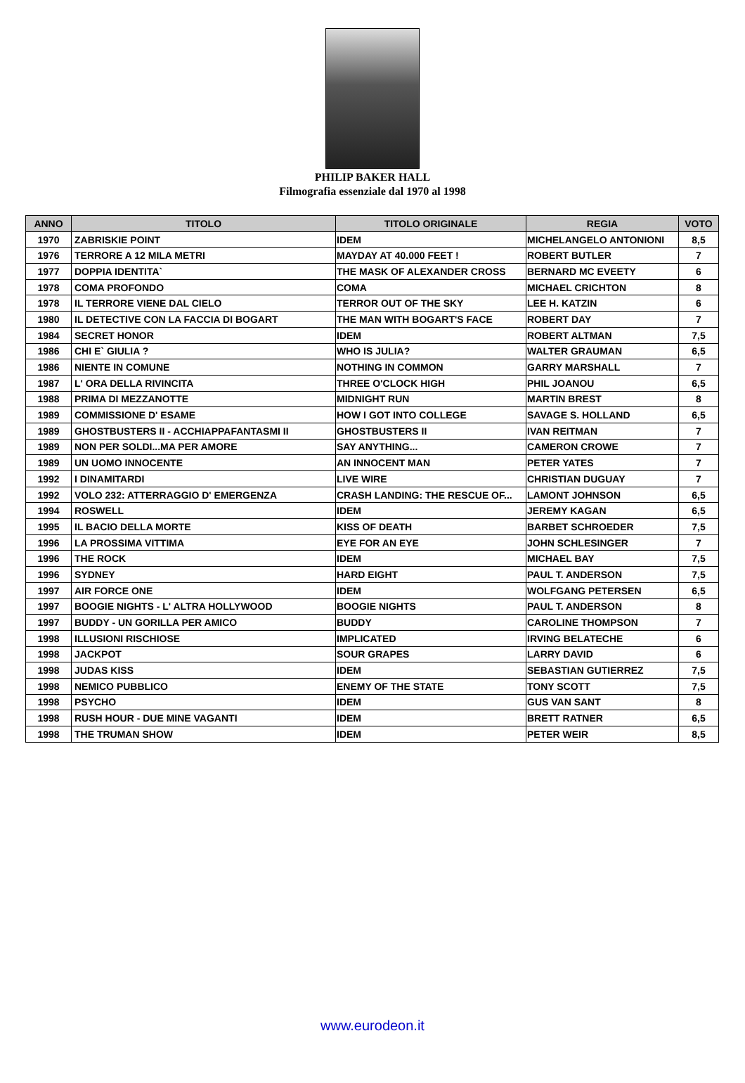PHILIP BAKER HALL
Filmografia essenziale dal 1970 al 1998
| ANNO | TITOLO | TITOLO ORIGINALE | REGIA | VOTO |
| --- | --- | --- | --- | --- |
| 1970 | ZABRISKIE POINT | IDEM | MICHELANGELO ANTONIONI | 8,5 |
| 1976 | TERRORE A 12 MILA METRI | MAYDAY AT 40.000 FEET ! | ROBERT BUTLER | 7 |
| 1977 | DOPPIA IDENTITA` | THE MASK OF ALEXANDER CROSS | BERNARD MC EVEETY | 6 |
| 1978 | COMA PROFONDO | COMA | MICHAEL CRICHTON | 8 |
| 1978 | IL TERRORE VIENE DAL CIELO | TERROR OUT OF THE SKY | LEE H. KATZIN | 6 |
| 1980 | IL DETECTIVE CON LA FACCIA DI BOGART | THE MAN WITH BOGART'S FACE | ROBERT DAY | 7 |
| 1984 | SECRET HONOR | IDEM | ROBERT ALTMAN | 7,5 |
| 1986 | CHI E` GIULIA ? | WHO IS JULIA? | WALTER GRAUMAN | 6,5 |
| 1986 | NIENTE IN COMUNE | NOTHING IN COMMON | GARRY MARSHALL | 7 |
| 1987 | L' ORA DELLA RIVINCITA | THREE O'CLOCK HIGH | PHIL JOANOU | 6,5 |
| 1988 | PRIMA DI MEZZANOTTE | MIDNIGHT RUN | MARTIN BREST | 8 |
| 1989 | COMMISSIONE D' ESAME | HOW I GOT INTO COLLEGE | SAVAGE S. HOLLAND | 6,5 |
| 1989 | GHOSTBUSTERS II - ACCHIAPPAFANTASMI II | GHOSTBUSTERS II | IVAN REITMAN | 7 |
| 1989 | NON PER SOLDI...MA PER AMORE | SAY ANYTHING... | CAMERON CROWE | 7 |
| 1989 | UN UOMO INNOCENTE | AN INNOCENT MAN | PETER YATES | 7 |
| 1992 | I DINAMITARDI | LIVE WIRE | CHRISTIAN DUGUAY | 7 |
| 1992 | VOLO 232: ATTERRAGGIO D' EMERGENZA | CRASH LANDING: THE RESCUE OF... | LAMONT JOHNSON | 6,5 |
| 1994 | ROSWELL | IDEM | JEREMY KAGAN | 6,5 |
| 1995 | IL BACIO DELLA MORTE | KISS OF DEATH | BARBET SCHROEDER | 7,5 |
| 1996 | LA PROSSIMA VITTIMA | EYE FOR AN EYE | JOHN SCHLESINGER | 7 |
| 1996 | THE ROCK | IDEM | MICHAEL BAY | 7,5 |
| 1996 | SYDNEY | HARD EIGHT | PAUL T. ANDERSON | 7,5 |
| 1997 | AIR FORCE ONE | IDEM | WOLFGANG PETERSEN | 6,5 |
| 1997 | BOOGIE NIGHTS - L' ALTRA HOLLYWOOD | BOOGIE NIGHTS | PAUL T. ANDERSON | 8 |
| 1997 | BUDDY - UN GORILLA PER AMICO | BUDDY | CAROLINE THOMPSON | 7 |
| 1998 | ILLUSIONI RISCHIOSE | IMPLICATED | IRVING BELATECHE | 6 |
| 1998 | JACKPOT | SOUR GRAPES | LARRY DAVID | 6 |
| 1998 | JUDAS KISS | IDEM | SEBASTIAN GUTIERREZ | 7,5 |
| 1998 | NEMICO PUBBLICO | ENEMY OF THE STATE | TONY SCOTT | 7,5 |
| 1998 | PSYCHO | IDEM | GUS VAN SANT | 8 |
| 1998 | RUSH HOUR - DUE MINE VAGANTI | IDEM | BRETT RATNER | 6,5 |
| 1998 | THE TRUMAN SHOW | IDEM | PETER WEIR | 8,5 |
www.eurodeon.it